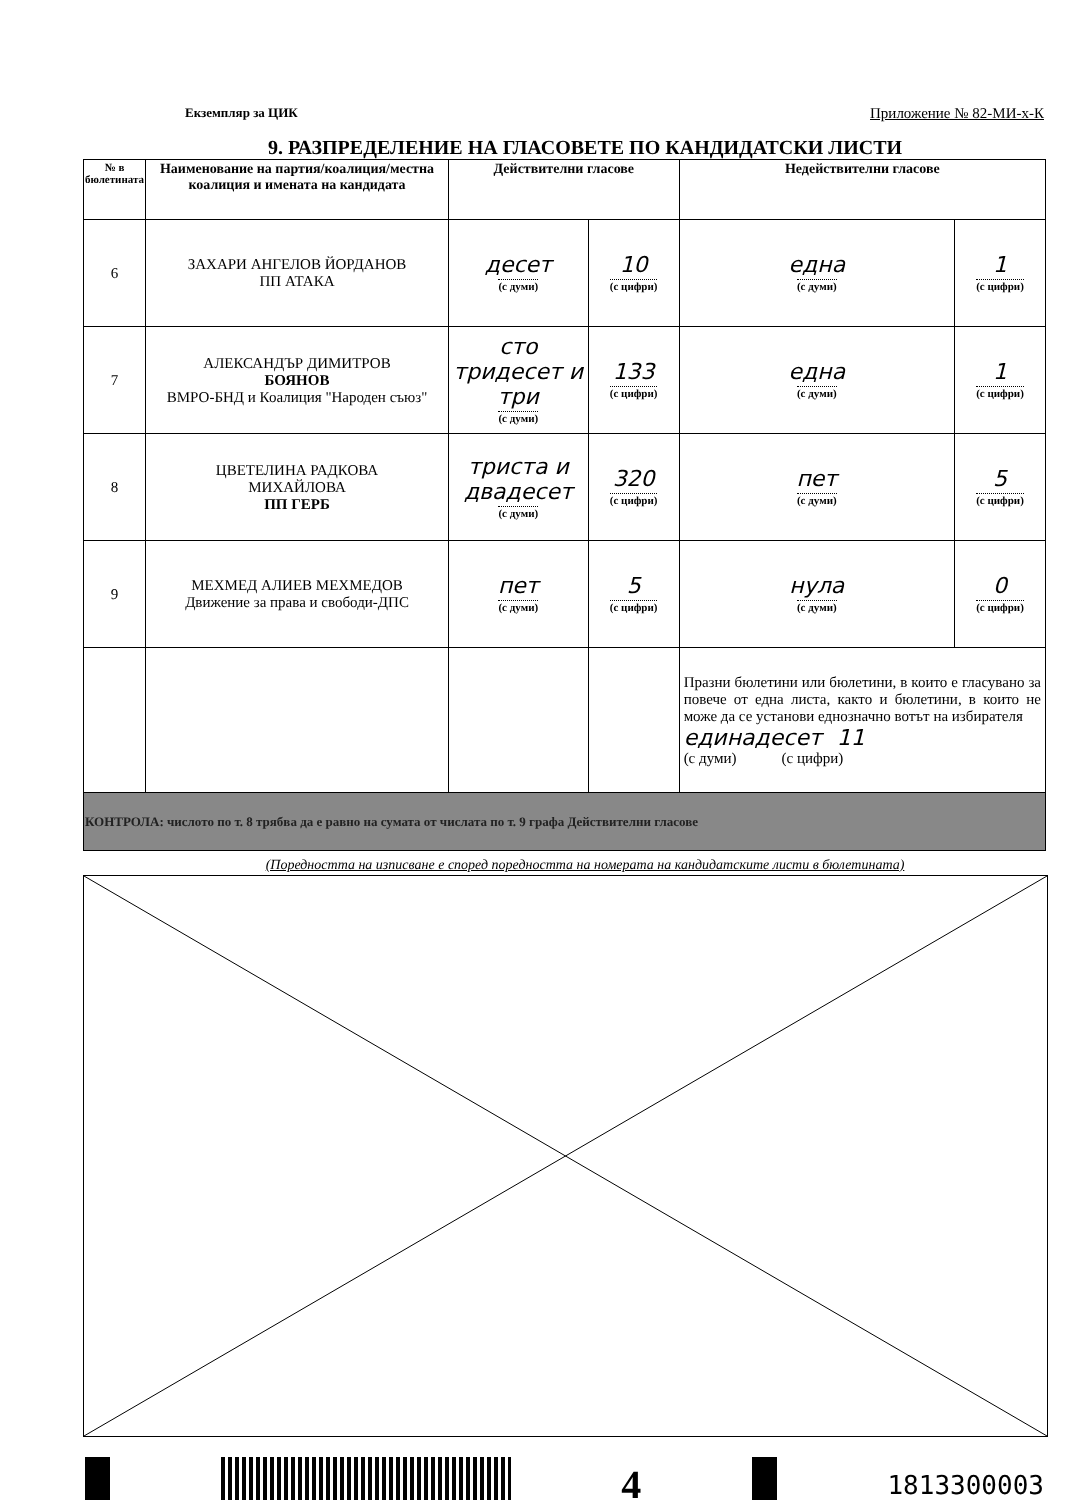Екземпляр за ЦИК Приложение № 82-МИ-х-К
9. РАЗПРЕДЕЛЕНИЕ НА ГЛАСОВЕТЕ ПО КАНДИДАТСКИ ЛИСТИ
| № в бюлетината | Наименование на партия/коалиция/местна коалиция и имената на кандидата | Действителни гласове | | Недействителни гласове | |
| --- | --- | --- | --- | --- | --- |
| 6 | ЗАХАРИ АНГЕЛОВ ЙОРДАНОВ ПП АТАКА | десет (с думи) | 10 (с цифри) | една (с думи) | 1 (с цифри) |
| 7 | АЛЕКСАНДЪР ДИМИТРОВ БОЯНОВ ВМРО-БНД и Коалиция "Народен съюз" | сто тридесет и три (с думи) | 133 (с цифри) | една (с думи) | 1 (с цифри) |
| 8 | ЦВЕТЕЛИНА РАДКОВА МИХАЙЛОВА ПП ГЕРБ | триста и двадесет (с думи) | 320 (с цифри) | пет (с думи) | 5 (с цифри) |
| 9 | МЕХМЕД АЛИЕВ МЕХМЕДОВ Движение за права и свободи-ДПС | пет (с думи) | 5 (с цифри) | нула (с думи) | 0 (с цифри) |
| | | | | Празни бюлетини или бюлетини, в които е гласувано за повече от една листа, както и бюлетини, в които не може да се установи еднозначно вотът на избирателя единадесет 11 (с думи) (с цифри) | |
| КОНТРОЛА: числото по т. 8 трябва да е равно на сумата от числата по т. 9 графа Действителни гласове | | | | | |
(Поредността на изписване е според поредността на номерата на кандидатските листи в бюлетината)
4
1813300003